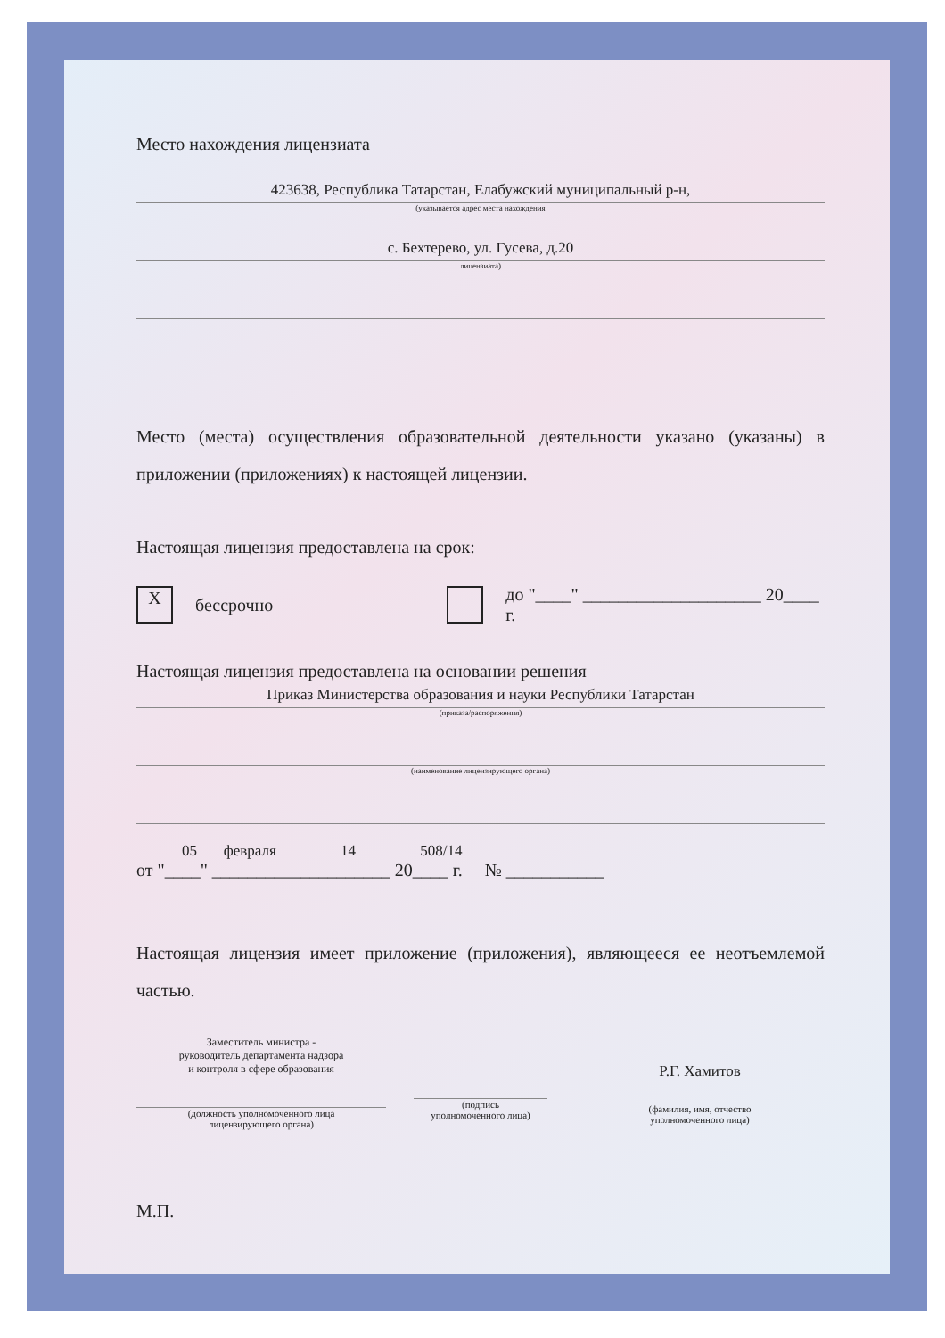Место нахождения лицензиата
423638, Республика Татарстан, Елабужский муниципальный р-н,
(указывается адрес места нахождения
с. Бехтерево, ул. Гусева, д.20
лицензиата)
Место (места) осуществления образовательной деятельности указано (указаны) в приложении (приложениях) к настоящей лицензии.
Настоящая лицензия предоставлена на срок:
X
бессрочно
до "____" ____________________ 20____ г.
Настоящая лицензия предоставлена на основании решения
Приказ Министерства образования и науки Республики Татарстан
(приказа/распоряжения)
(наименование лицензирующего органа)
05 февраля 14 508/14
от "____" ____________________ 20____ г. № ___________
Настоящая лицензия имеет приложение (приложения), являющееся ее неотъемлемой частью.
Заместитель министра -
руководитель департамента надзора
и контроля в сфере образования
(должность уполномоченного лица
лицензирующего органа)
(подпись
уполномоченного лица)
Р.Г. Хамитов
(фамилия, имя, отчество
уполномоченного лица)
М.П.